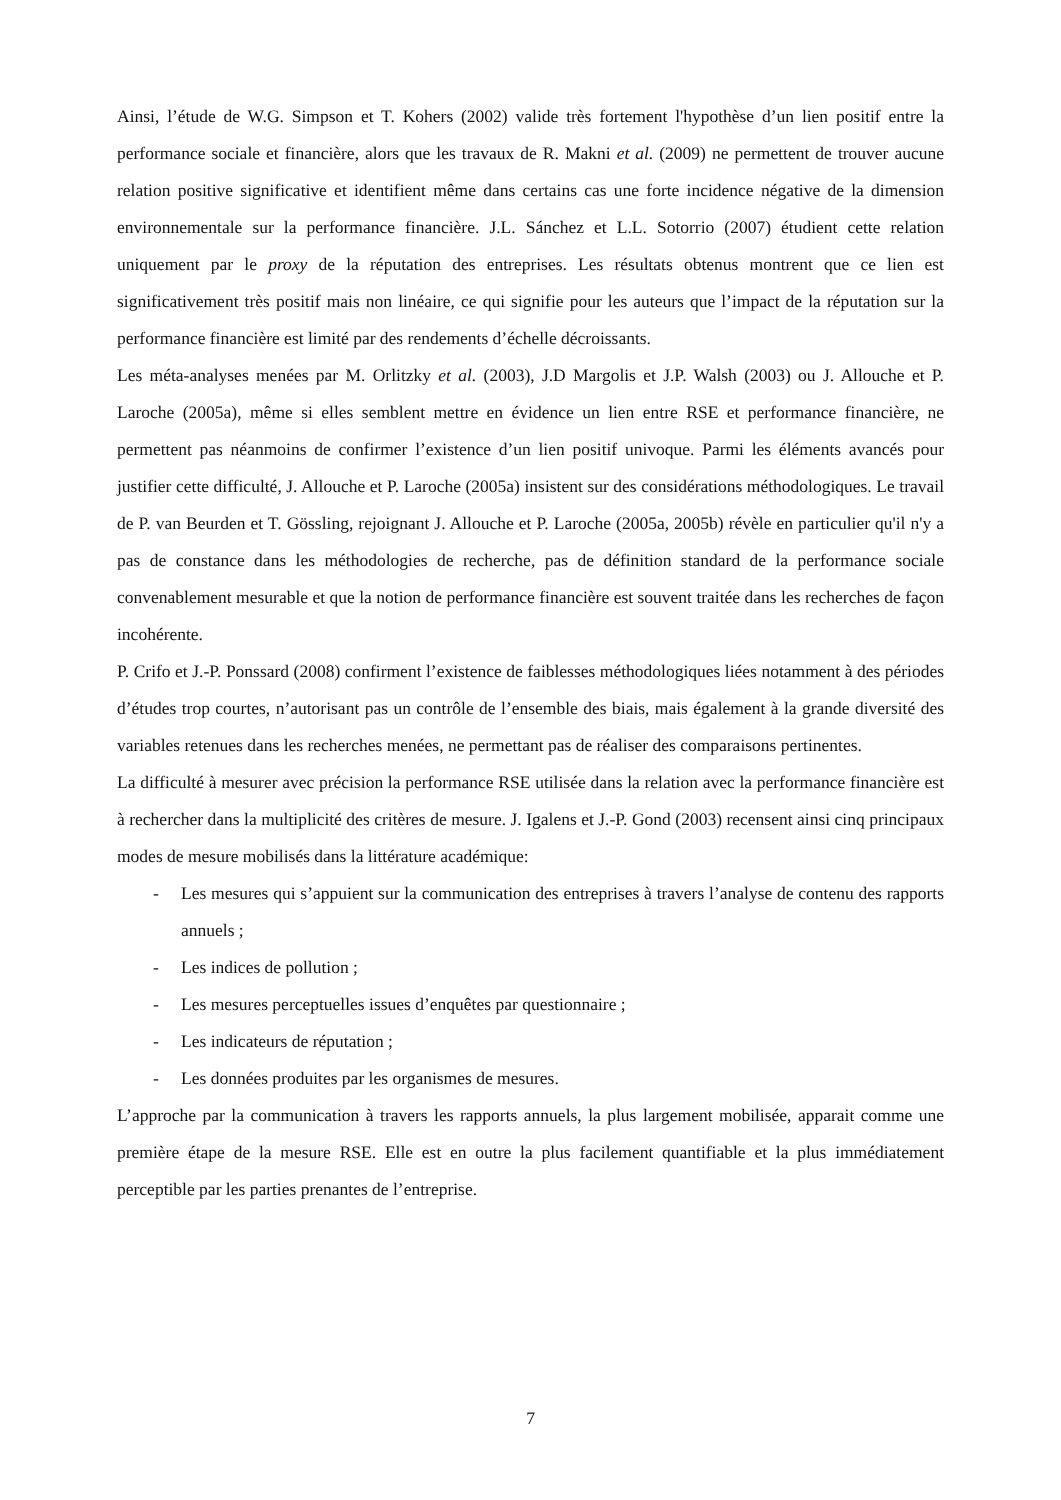Ainsi, l’étude de W.G. Simpson et T. Kohers (2002) valide très fortement l'hypothèse d’un lien positif entre la performance sociale et financière, alors que les travaux de R. Makni et al. (2009) ne permettent de trouver aucune relation positive significative et identifient même dans certains cas une forte incidence négative de la dimension environnementale sur la performance financière. J.L. Sánchez et L.L. Sotorrio (2007) étudient cette relation uniquement par le proxy de la réputation des entreprises. Les résultats obtenus montrent que ce lien est significativement très positif mais non linéaire, ce qui signifie pour les auteurs que l’impact de la réputation sur la performance financière est limité par des rendements d’échelle décroissants.
Les méta-analyses menées par M. Orlitzky et al. (2003), J.D Margolis et J.P. Walsh (2003) ou J. Allouche et P. Laroche (2005a), même si elles semblent mettre en évidence un lien entre RSE et performance financière, ne permettent pas néanmoins de confirmer l’existence d’un lien positif univoque. Parmi les éléments avancés pour justifier cette difficulté, J. Allouche et P. Laroche (2005a) insistent sur des considérations méthodologiques. Le travail de P. van Beurden et T. Gössling, rejoignant J. Allouche et P. Laroche (2005a, 2005b) révèle en particulier qu'il n'y a pas de constance dans les méthodologies de recherche, pas de définition standard de la performance sociale convenablement mesurable et que la notion de performance financière est souvent traitée dans les recherches de façon incohérente.
P. Crifo et J.-P. Ponssard (2008) confirment l’existence de faiblesses méthodologiques liées notamment à des périodes d’études trop courtes, n’autorisant pas un contrôle de l’ensemble des biais, mais également à la grande diversité des variables retenues dans les recherches menées, ne permettant pas de réaliser des comparaisons pertinentes.
La difficulté à mesurer avec précision la performance RSE utilisée dans la relation avec la performance financière est à rechercher dans la multiplicité des critères de mesure. J. Igalens et J.-P. Gond (2003) recensent ainsi cinq principaux modes de mesure mobilisés dans la littérature académique:
- Les mesures qui s’appuient sur la communication des entreprises à travers l’analyse de contenu des rapports annuels ;
- Les indices de pollution ;
- Les mesures perceptuelles issues d’enquêtes par questionnaire ;
- Les indicateurs de réputation ;
- Les données produites par les organismes de mesures.
L’approche par la communication à travers les rapports annuels, la plus largement mobilisée, apparait comme une première étape de la mesure RSE. Elle est en outre la plus facilement quantifiable et la plus immédiatement perceptible par les parties prenantes de l’entreprise.
7